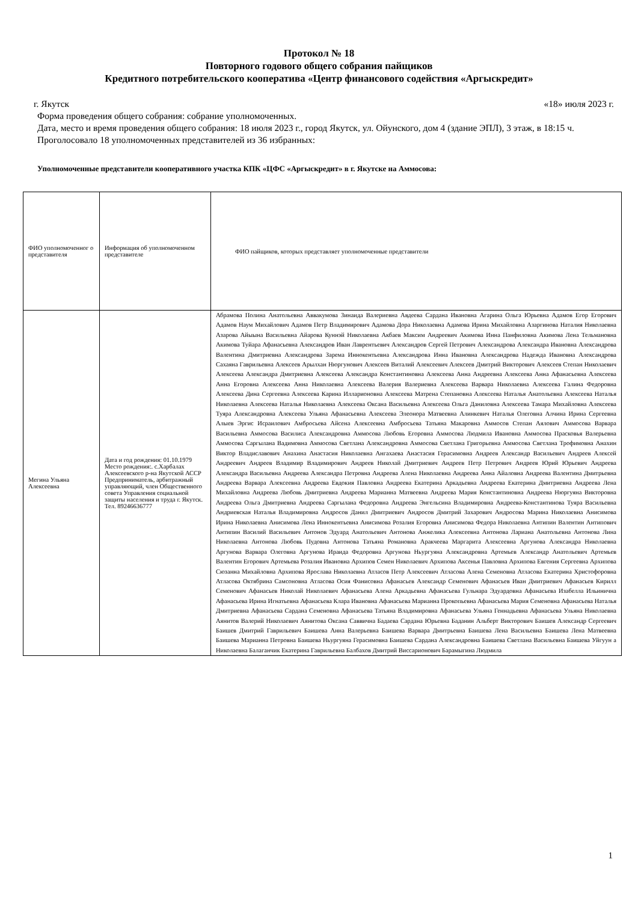Протокол № 18
Повторного годового общего собрания пайщиков
Кредитного потребительского кооператива «Центр финансового содействия «Аргыскредит»
г. Якутск «18» июля 2023 г.
Форма проведения общего собрания: собрание уполномоченных.
Дата, место и время проведения общего собрания: 18 июля 2023 г., город Якутск, ул. Ойунского, дом 4 (здание ЭПЛ), 3 этаж, в 18:15 ч.
Проголосовало 18 уполномоченных представителей из 36 избранных:
Уполномоченные представители кооперативного участка КПК «ЦФС «Аргыскредит» в г. Якутске на Аммосова:
| ФИО уполномоченног о представителя | Информация об уполномоченном представителе | ФИО пайщиков, которых представляет уполномоченные представители |
| Мегина Ульяна Алексеевна | Дата и год рождения: 01.10.1979 Место рождения:. с.Харбалах Алексеевского р-на Якутской АССР Предприниматель, арбитражный управляющий, член Общественного совета Управления социальной защиты населения и труда г. Якутск. Тел. 89246636777 | Абрамова Полина Анатольевна Аввакумова Зинаида Валериевна Авдеева Сардана Ивановна Агарина Ольга Юрьевна Адамов Егор Егорович Адамов Наум Михайлович Адамов Петр Владимирович Адамова Дора Николаевна Адамова Ирина Михайловна Азаргинова Наталия Николаевна Азарова Айыына Васильевна Айарова Куннэй Николаевна Акбаев Максим Андреевич Акимова Инна Панфиловна Акимова Лена Тельмановна Акимова Туйара Афанасьевна Александров Иван Лаврентьевич Александров Сергей Петрович Александрова Александра Ивановна Александрова Валентина Дмитриевна Александрова Зарема Иннокентьевна Александрова Инна Ивановна Александрова Надежда Ивановна Александрова Сахаяна Гаврильевна Алексеев Арылхан Нюргунович Алексеев Виталий Алексеевич Алексеев Дмитрий Викторович Алексеев Степан Николаевич Алексеева Александра Дмитриевна Алексеева Александра Константиновна Алексеева Анна Андреевна Алексеева Анна Афанасьевна Алексеева Анна Егоровна Алексеева Анна Николаевна Алексеева Валерия Валериевна Алексеева Варвара Николаевна Алексеева Галина Федоровна Алексеева Дина Сергеевна Алексеева Карина Илларионовна Алексеева Матрена Степановна Алексеева Наталья Анатольевна Алексеева Наталья Николаевна Алексеева Наталья Николаевна Алексеева Оксана Васильевна Алексеева Ольга Даниловна Алексеева Тамара Михайловна Алексеева Туяра Александровна Алексеева Ульяна Афанасьевна Алексеева Элеонора Матвеевна Алинкевич Наталья Олеговна Алчина Ирина Сергеевна Алыев Эргис Исраилович Амбросьева Айсена Алексеевна Амбросьева Татьяна Макаровна Аммосов Степан Аялович Аммосова Варвара Васильевна Аммосова Василиса Александровна Аммосова Любовь Егоровна Аммосова Людмила Ивановна Аммосова Прасковья Валерьевна Аммосова Саргылана Вадимовна Аммосова Светлана Александровна Аммосова Светлана Григорьевна Аммосова Светлана Трофимовна Анахин Виктор Владиславович Анахина Анастасия Николаевна Ангахаева Анастасия Герасимовна Андреев Александр Васильевич Андреев Алексей Андреевич Андреев Владимир Владимирович Андреев Николай Дмитриевич Андреев Петр Петрович Андреев Юрий Юрьевич Андреева Александра Васильевна Андреева Александра Петровна Андреева Алена Николаевна Андреева Анна Айаловна Андреева Валентина Дмитрьевна Андреева Варвара Алексеевна Андреева Евдокия Павловна Андреева Екатерина Аркадьевна Андреева Екатерина Дмитриевна Андреева Лена Михайловна Андреева Любовь Дмитриевна Андреева Марианна Матвеевна Андреева Мария Константиновна Андреева Нюргуяна Викторовна Андреева Ольга Дмитриевна Андреева Саргылана Федоровна Андреева Энгельсина Владимировна Андреева-Константинова Туяра Васильевна Андриевская Наталья Владимировна Андросов Данил Дмитриевич Андросов Дмитрий Захарович Андросова Марина Николаевна Анисимова Ирина Николаевна Анисимова Лена Иннокентьевна Анисимова Розалия Егоровна Анисимова Федора Николаевна Антипин Валентин Антипович Антипин Василий Васильевич Антонов Эдуард Анатольевич Антонова Анжелика Алексеевна Антонова Лариана Анатольевна Антонова Лина Николаевна Антонова Любовь Пудовна Антонова Татьяна Романовна Аракчеева Маргарита Алексеевна Аргунова Александра Николаевна Аргунова Варвара Олеговна Аргунова Ираида Федоровна Аргунова Ньургуяна Александровна Артемьев Александр Анатольевич Артемьев Валентин Егорович Артемьева Розалия Ивановна Архипов Семен Николаевич Архипова Аксенья Павловна Архипова Евгения Сергеевна Архипова Сюзанна Михайловна Архипова Ярослава Николаевна Атласов Петр Алексеевич Атласова Алена Семеновна Атласова Екатерина Христофоровна Атласова Октябрина Самсоновна Атласова Осия Фанисовна Афанасьев Александр Семенович Афанасьев Иван Дмитриевич Афанасьев Кирилл Семенович Афанасьев Николай Николаевич Афанасьева Алена Аркадьевна Афанасьева Гульнара Эдуардовна Афанасьева Изабелла Ильинична Афанасьева Ирина Игнатьевна Афанасьева Клара Ивановна Афанасьева Марианна Прокопьевна Афанасьева Мария Семеновна Афанасьева Наталья Дмитриевна Афанасьева Сардана Семеновна Афанасьева Татьяна Владимировна Афанасьева Ульяна Геннадьевна Афанасьева Ульяна Николаевна Аянитов Валерий Николаевич Аянитова Оксана Саввична Бадаева Сардана Юрьевна Баданин Альберт Викторович Баишев Александр Сергеевич Баишев Дмитрий Гаврильевич Баишева Анна Валерьевна Баишева Варвара Дмитрьевна Баишева Лена Васильевна Баишева Лена Матвеевна Баишева Марианна Петровна Баишева Ньургуяна Герасимовна Баишева Сардана Александровна Баишева Светлана Васильевна Баишева Уйгуун а Николаевна Балаганчик Екатерина Гаврильевна Балбахов Дмитрий Виссарионович Барамыгина Людмила |
1